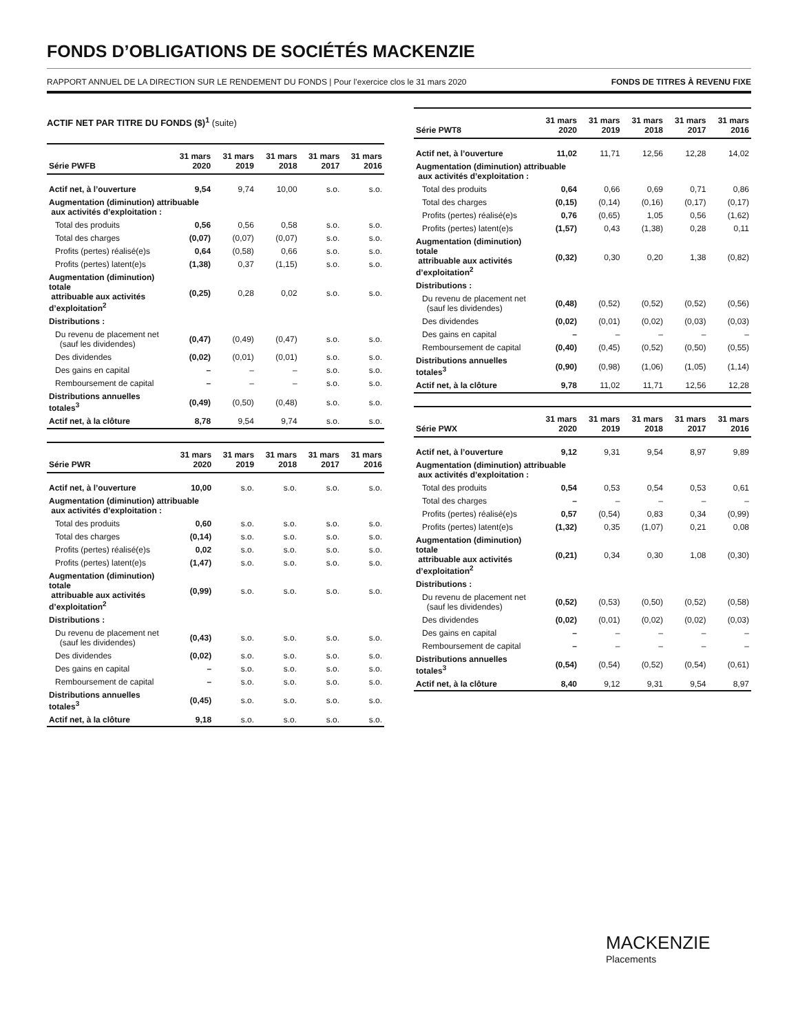FONDS D’OBLIGATIONS DE SOCIÉTÉS MACKENZIE
RAPPORT ANNUEL DE LA DIRECTION SUR LE RENDEMENT DU FONDS | Pour l’exercice clos le 31 mars 2020 FONDS DE TITRES À REVENU FIXE
ACTIF NET PAR TITRE DU FONDS ($)<sup>1</sup> (suite)
| Série PWFB | 31 mars 2020 | 31 mars 2019 | 31 mars 2018 | 31 mars 2017 | 31 mars 2016 |
| --- | --- | --- | --- | --- | --- |
| Actif net, à l’ouverture | 9,54 | 9,74 | 10,00 | s.o. | s.o. |
| Augmentation (diminution) attribuable aux activités d’exploitation : | | | | | |
| Total des produits | 0,56 | 0,56 | 0,58 | s.o. | s.o. |
| Total des charges | (0,07) | (0,07) | (0,07) | s.o. | s.o. |
| Profits (pertes) réalisé(e)s | 0,64 | (0,58) | 0,66 | s.o. | s.o. |
| Profits (pertes) latent(e)s | (1,38) | 0,37 | (1,15) | s.o. | s.o. |
| Augmentation (diminution) totale attribuable aux activités d’exploitation<sup>2</sup> | (0,25) | 0,28 | 0,02 | s.o. | s.o. |
| Distributions : | | | | | |
| Du revenu de placement net (sauf les dividendes) | (0,47) | (0,49) | (0,47) | s.o. | s.o. |
| Des dividendes | (0,02) | (0,01) | (0,01) | s.o. | s.o. |
| Des gains en capital | – | – | – | s.o. | s.o. |
| Remboursement de capital | – | – | – | s.o. | s.o. |
| Distributions annuelles totales<sup>3</sup> | (0,49) | (0,50) | (0,48) | s.o. | s.o. |
| Actif net, à la clôture | 8,78 | 9,54 | 9,74 | s.o. | s.o. |
| Série PWR | 31 mars 2020 | 31 mars 2019 | 31 mars 2018 | 31 mars 2017 | 31 mars 2016 |
| --- | --- | --- | --- | --- | --- |
| Actif net, à l’ouverture | 10,00 | s.o. | s.o. | s.o. | s.o. |
| Augmentation (diminution) attribuable aux activités d’exploitation : | | | | | |
| Total des produits | 0,60 | s.o. | s.o. | s.o. | s.o. |
| Total des charges | (0,14) | s.o. | s.o. | s.o. | s.o. |
| Profits (pertes) réalisé(e)s | 0,02 | s.o. | s.o. | s.o. | s.o. |
| Profits (pertes) latent(e)s | (1,47) | s.o. | s.o. | s.o. | s.o. |
| Augmentation (diminution) totale attribuable aux activités d’exploitation<sup>2</sup> | (0,99) | s.o. | s.o. | s.o. | s.o. |
| Distributions : | | | | | |
| Du revenu de placement net (sauf les dividendes) | (0,43) | s.o. | s.o. | s.o. | s.o. |
| Des dividendes | (0,02) | s.o. | s.o. | s.o. | s.o. |
| Des gains en capital | – | s.o. | s.o. | s.o. | s.o. |
| Remboursement de capital | – | s.o. | s.o. | s.o. | s.o. |
| Distributions annuelles totales<sup>3</sup> | (0,45) | s.o. | s.o. | s.o. | s.o. |
| Actif net, à la clôture | 9,18 | s.o. | s.o. | s.o. | s.o. |
| Série PWT8 | 31 mars 2020 | 31 mars 2019 | 31 mars 2018 | 31 mars 2017 | 31 mars 2016 |
| --- | --- | --- | --- | --- | --- |
| Actif net, à l’ouverture | 11,02 | 11,71 | 12,56 | 12,28 | 14,02 |
| Augmentation (diminution) attribuable aux activités d’exploitation : | | | | | |
| Total des produits | 0,64 | 0,66 | 0,69 | 0,71 | 0,86 |
| Total des charges | (0,15) | (0,14) | (0,16) | (0,17) | (0,17) |
| Profits (pertes) réalisé(e)s | 0,76 | (0,65) | 1,05 | 0,56 | (1,62) |
| Profits (pertes) latent(e)s | (1,57) | 0,43 | (1,38) | 0,28 | 0,11 |
| Augmentation (diminution) totale attribuable aux activités d’exploitation<sup>2</sup> | (0,32) | 0,30 | 0,20 | 1,38 | (0,82) |
| Distributions : | | | | | |
| Du revenu de placement net (sauf les dividendes) | (0,48) | (0,52) | (0,52) | (0,52) | (0,56) |
| Des dividendes | (0,02) | (0,01) | (0,02) | (0,03) | (0,03) |
| Des gains en capital | – | – | – | – | – |
| Remboursement de capital | (0,40) | (0,45) | (0,52) | (0,50) | (0,55) |
| Distributions annuelles totales<sup>3</sup> | (0,90) | (0,98) | (1,06) | (1,05) | (1,14) |
| Actif net, à la clôture | 9,78 | 11,02 | 11,71 | 12,56 | 12,28 |
| Série PWX | 31 mars 2020 | 31 mars 2019 | 31 mars 2018 | 31 mars 2017 | 31 mars 2016 |
| --- | --- | --- | --- | --- | --- |
| Actif net, à l’ouverture | 9,12 | 9,31 | 9,54 | 8,97 | 9,89 |
| Augmentation (diminution) attribuable aux activités d’exploitation : | | | | | |
| Total des produits | 0,54 | 0,53 | 0,54 | 0,53 | 0,61 |
| Total des charges | – | – | – | – | – |
| Profits (pertes) réalisé(e)s | 0,57 | (0,54) | 0,83 | 0,34 | (0,99) |
| Profits (pertes) latent(e)s | (1,32) | 0,35 | (1,07) | 0,21 | 0,08 |
| Augmentation (diminution) totale attribuable aux activités d’exploitation<sup>2</sup> | (0,21) | 0,34 | 0,30 | 1,08 | (0,30) |
| Distributions : | | | | | |
| Du revenu de placement net (sauf les dividendes) | (0,52) | (0,53) | (0,50) | (0,52) | (0,58) |
| Des dividendes | (0,02) | (0,01) | (0,02) | (0,02) | (0,03) |
| Des gains en capital | – | – | – | – | – |
| Remboursement de capital | – | – | – | – | – |
| Distributions annuelles totales<sup>3</sup> | (0,54) | (0,54) | (0,52) | (0,54) | (0,61) |
| Actif net, à la clôture | 8,40 | 9,12 | 9,31 | 9,54 | 8,97 |
MACKENZIE
Placements